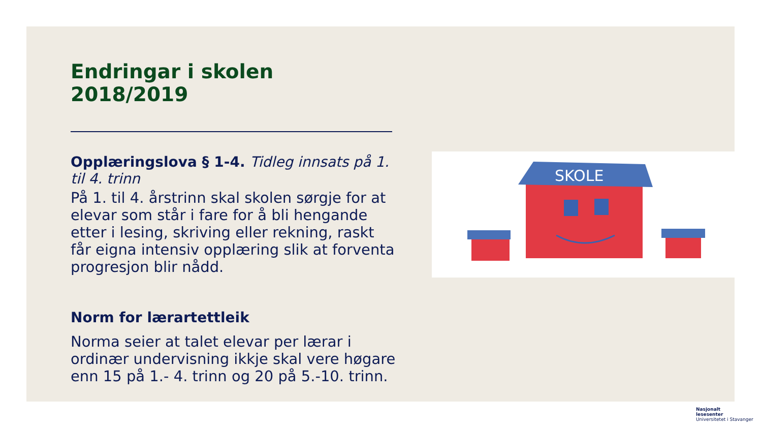Endringar i skolen 2018/2019
Opplæringslova § 1-4. Tidleg innsats på 1. til 4. trinn
På 1. til 4. årstrinn skal skolen sørgje for at elevar som står i fare for å bli hengande etter i lesing, skriving eller rekning, raskt får eigna intensiv opplæring slik at forventa progresjon blir nådd.
Norm for lærartettleik
Norma seier at talet elevar per lærar i ordinær undervisning ikkje skal vere høgare enn 15 på 1.- 4. trinn og 20 på 5.-10. trinn.
SKOLE
Nasjonalt
lesesenter
Universitetet i Stavanger